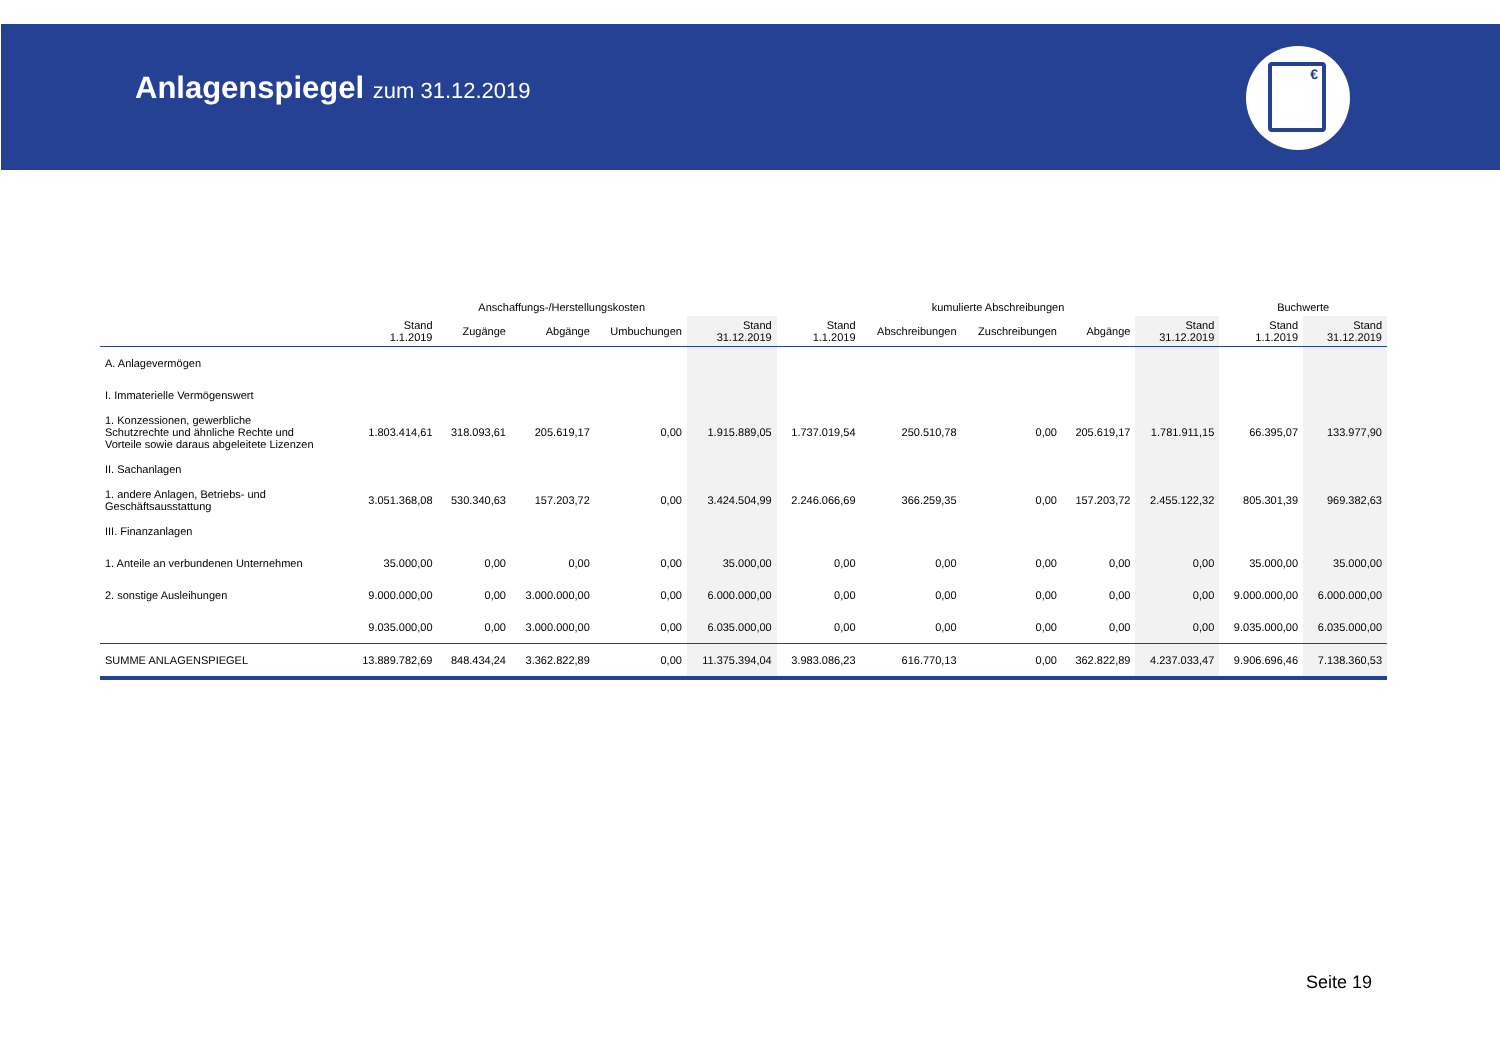Anlagenspiegel zum 31.12.2019
€
| | Anschaffungs-/Herstellungskosten | | | | | kumulierte Abschreibungen | | | | | Buchwerte | |
| --- | --- | --- | --- | --- | --- | --- | --- | --- | --- | --- | --- | --- |
| | Stand 1.1.2019 | Zugänge | Abgänge | Umbuchungen | Stand 31.12.2019 | Stand 1.1.2019 | Abschreibungen | Zuschreibungen | Abgänge | Stand 31.12.2019 | Stand 1.1.2019 | Stand 31.12.2019 |
| A. Anlagevermögen | | | | | | | | | | | | |
| I. Immaterielle Vermögenswert | | | | | | | | | | | | |
| 1. Konzessionen, gewerbliche Schutzrechte und ähnliche Rechte und Vorteile sowie daraus abgeleitete Lizenzen | 1.803.414,61 | 318.093,61 | 205.619,17 | 0,00 | 1.915.889,05 | 1.737.019,54 | 250.510,78 | 0,00 | 205.619,17 | 1.781.911,15 | 66.395,07 | 133.977,90 |
| II. Sachanlagen | | | | | | | | | | | | |
| 1. andere Anlagen, Betriebs- und Geschäftsausstattung | 3.051.368,08 | 530.340,63 | 157.203,72 | 0,00 | 3.424.504,99 | 2.246.066,69 | 366.259,35 | 0,00 | 157.203,72 | 2.455.122,32 | 805.301,39 | 969.382,63 |
| III. Finanzanlagen | | | | | | | | | | | | |
| 1. Anteile an verbundenen Unternehmen | 35.000,00 | 0,00 | 0,00 | 0,00 | 35.000,00 | 0,00 | 0,00 | 0,00 | 0,00 | 0,00 | 35.000,00 | 35.000,00 |
| 2. sonstige Ausleihungen | 9.000.000,00 | 0,00 | 3.000.000,00 | 0,00 | 6.000.000,00 | 0,00 | 0,00 | 0,00 | 0,00 | 0,00 | 9.000.000,00 | 6.000.000,00 |
| | 9.035.000,00 | 0,00 | 3.000.000,00 | 0,00 | 6.035.000,00 | 0,00 | 0,00 | 0,00 | 0,00 | 0,00 | 9.035.000,00 | 6.035.000,00 |
| SUMME ANLAGENSPIEGEL | 13.889.782,69 | 848.434,24 | 3.362.822,89 | 0,00 | 11.375.394,04 | 3.983.086,23 | 616.770,13 | 0,00 | 362.822,89 | 4.237.033,47 | 9.906.696,46 | 7.138.360,53 |
Seite 19